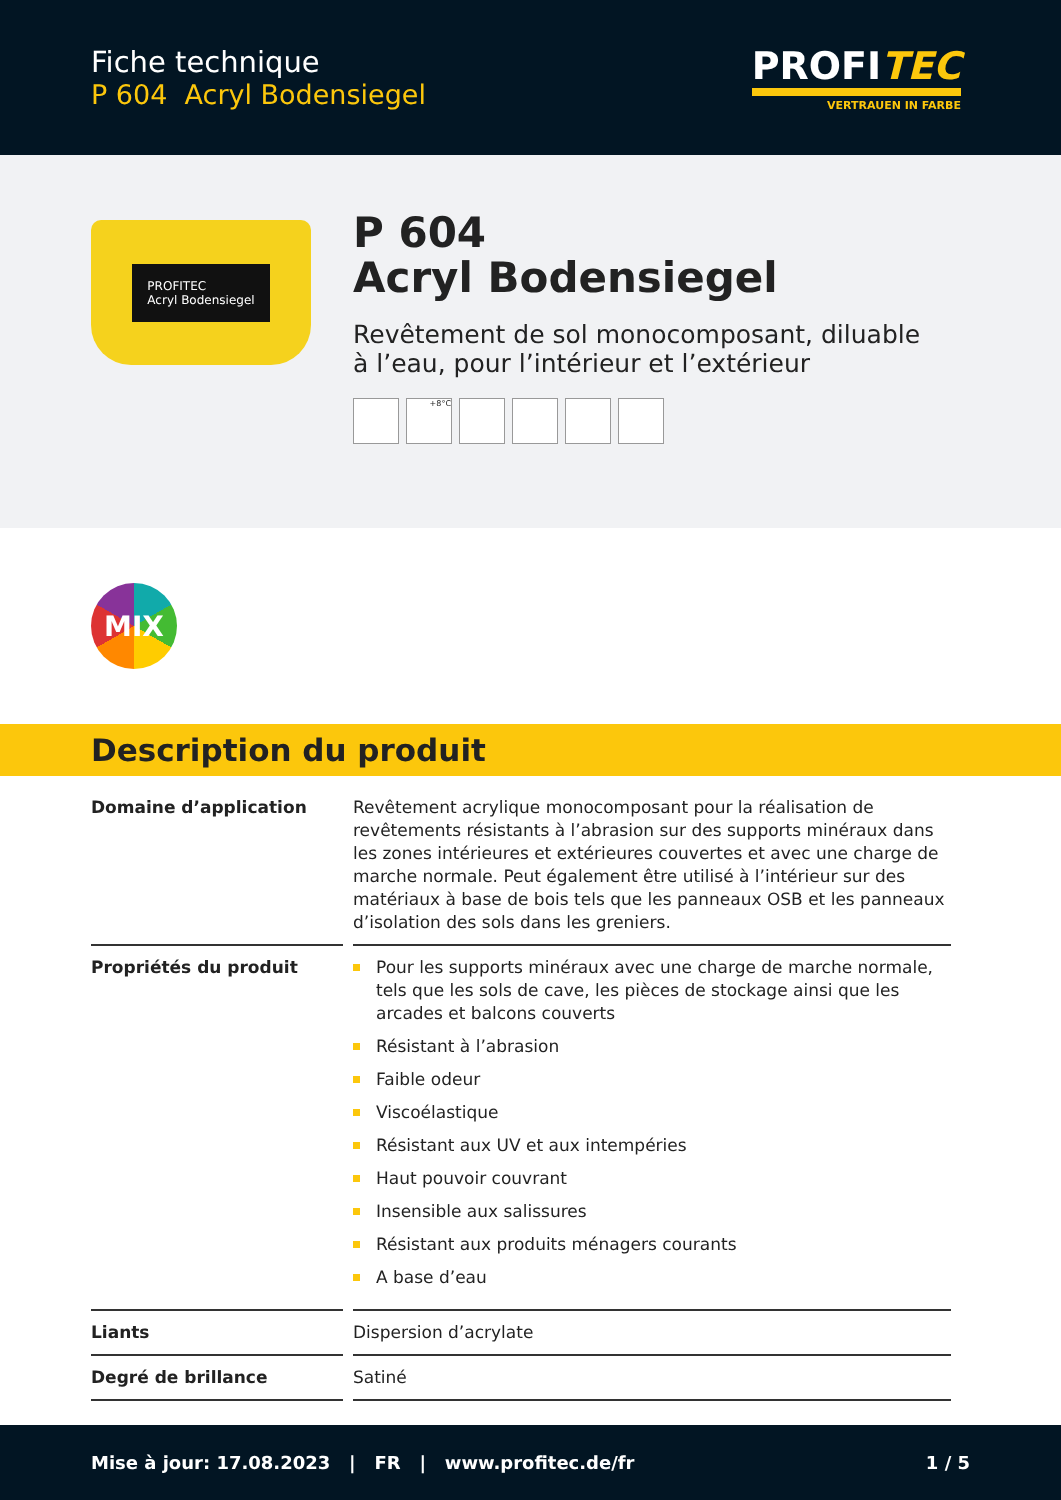Fiche technique
P 604 Acryl Bodensiegel
PROFITEC
VERTRAUEN IN FARBE
PROFITEC
Acryl Bodensiegel
P 604
Acryl Bodensiegel
Revêtement de sol monocomposant, diluable
à l’eau, pour l’intérieur et l’extérieur
+8°C
MIX
Description du produit
| Domaine d’application | Revêtement acrylique monocomposant pour la réalisation de revêtements résistants à l’abrasion sur des supports minéraux dans les zones intérieures et extérieures couvertes et avec une charge de marche normale. Peut également être utilisé à l’intérieur sur des matériaux à base de bois tels que les panneaux OSB et les panneaux d’isolation des sols dans les greniers. |
| Propriétés du produit | Pour les supports minéraux avec une charge de marche normale, tels que les sols de cave, les pièces de stockage ainsi que les arcades et balcons couverts Résistant à l’abrasion Faible odeur Viscoélastique Résistant aux UV et aux intempéries Haut pouvoir couvrant Insensible aux salissures Résistant aux produits ménagers courants A base d’eau |
| Liants | Dispersion d’acrylate |
| Degré de brillance | Satiné |
Mise à jour: 17.08.2023 | FR | www.profitec.de/fr 1 / 5